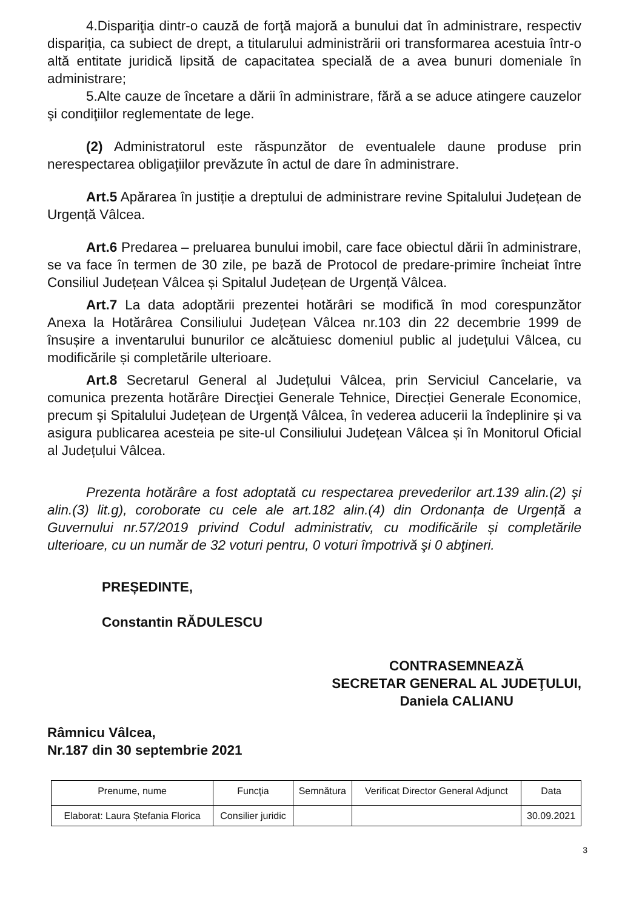4.Dispariţia dintr-o cauză de forţă majoră a bunului dat în administrare, respectiv dispariția, ca subiect de drept, a titularului administrării ori transformarea acestuia într-o altă entitate juridică lipsită de capacitatea specială de a avea bunuri domeniale în administrare;
5.Alte cauze de încetare a dării în administrare, fără a se aduce atingere cauzelor şi condiţiilor reglementate de lege.
(2) Administratorul este răspunzător de eventualele daune produse prin nerespectarea obligaţiilor prevăzute în actul de dare în administrare.
Art.5 Apărarea în justiție a dreptului de administrare revine Spitalului Județean de Urgență Vâlcea.
Art.6 Predarea – preluarea bunului imobil, care face obiectul dării în administrare, se va face în termen de 30 zile, pe bază de Protocol de predare-primire încheiat între Consiliul Județean Vâlcea și Spitalul Județean de Urgență Vâlcea.
Art.7 La data adoptării prezentei hotărâri se modifică în mod corespunzător Anexa la Hotărârea Consiliului Județean Vâlcea nr.103 din 22 decembrie 1999 de însușire a inventarului bunurilor ce alcătuiesc domeniul public al județului Vâlcea, cu modificările și completările ulterioare.
Art.8 Secretarul General al Județului Vâlcea, prin Serviciul Cancelarie, va comunica prezenta hotărâre Direcţiei Generale Tehnice, Direcției Generale Economice, precum și Spitalului Județean de Urgență Vâlcea, în vederea aducerii la îndeplinire și va asigura publicarea acesteia pe site-ul Consiliului Județean Vâlcea și în Monitorul Oficial al Județului Vâlcea.
Prezenta hotărâre a fost adoptată cu respectarea prevederilor art.139 alin.(2) și alin.(3) lit.g), coroborate cu cele ale art.182 alin.(4) din Ordonanța de Urgență a Guvernului nr.57/2019 privind Codul administrativ, cu modificările și completările ulterioare, cu un număr de 32 voturi pentru, 0 voturi împotrivă şi 0 abţineri.
PREȘEDINTE,
Constantin RĂDULESCU
CONTRASEMNEAZĂ
SECRETAR GENERAL AL JUDEŢULUI,
Daniela CALIANU
Râmnicu Vâlcea,
Nr.187 din 30 septembrie 2021
| Prenume, nume | Funcţia | Semnătura | Verificat Director General Adjunct | Data |
| --- | --- | --- | --- | --- |
| Elaborat: Laura Ștefania Florica | Consilier juridic | | | 30.09.2021 |
3